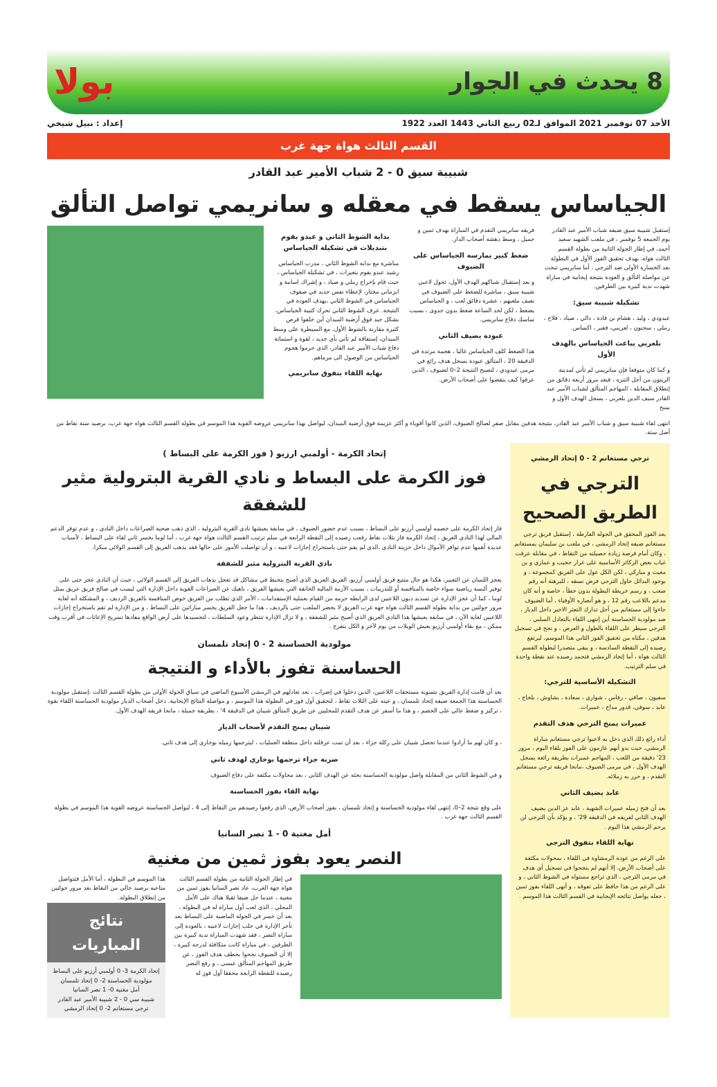8 يحدث في الجوار
بولا
الأحد 07 نوفمبر 2021 الموافق لـ02 ربيع الثاني 1443 العدد 1922 إعداد : نبيل شيخي
القسم الثالث هواة جهة غرب
شبيبة سيق 0 - 2 شباب الأمير عبد القادر
الجياساس يسقط في معقله و سانريمي تواصل التألق
إستقبل شبيبة سيق ضيفه شباب الأمير عبد القادر يوم الجمعة 5 نوفمبر ، في ملعب الشهيد سعيد أحمد، في إطار الجولة الثانية من بطولة القسم الثالث هواة، بهدف تحقيق الفوز الأول في البطولة بعد الخسارة الأولى ضد الترجي ، أما سانريمي تبحث عن مواصلة التألق و العودة بنتيجة إيجابية في مباراة شهدت ندية كبيرة بين الطرفين.
تشكيلة شبيبة سيق:
عيدودي ، وليد ، هشام بن قادة ، دالي ، صياد ، فلاح ، رملي ، سحنون ، لعريبي، فقير ، اكساس.
بلعربي يباغث الجياساس بالهدف الأول
و كما كان متوقعا فإن سانريمي لم تأتي لمدينة الزيتون من أجل التنزه ، فبعد مرور أربعة دقائق من إنطلاق المقابلة ، المهاجم المتألق لشباب الأمير عبد القادر سيف الدين بلعربي ، يسجل الهدف الأول و يمنح
فريقه سانريمي التقدم في المباراة بهدف ثمين و جميل ، وسط دهشة أصحاب الدار.
ضغط كبير يمارسه الجياساس على الضيوف
و بعد إستقبال شباكهم الهدف الأول، تحول لاعبي شبيبة سيق ، مباشرة للضغط على الضيوف في نصف ملعبهم ، عشرة دقائق لعب ، و الجياساس يضغط ، لكن لحد الساعة ضغط بدون جدوى ، بسبب تماسك دفاع سانريمي.
عبودة يضيف الثاني
هذا الضغط كلف الجياساس غاليا ، هجمة مرتدة في الدقيقة 20 ، المتألق عبودة يسجل هدف رائع في مرمى عيدودي ، لتصبح النتيجة 2–0 لضيوف ، الذين عرفوا كيف ينقضوا على أصحاب الأرض.
بداية الشوط الثاني و عبدو يقوم بتبديلات في تشكيلة الجياساس
مباشرة مع بداية الشوط الثاني ، مدرب الجياساس رشيد عبدو يقوم بتغيرات ، في تشكيلة الجياساس ، حيث قام بإخراج رملي و صياد ، و إشراك اسامة و ايزماني مختار، لإعطاء نفس جديد في صفوف الجياساس في الشوط الثاني ،بهدف العودة في النتيجة. عرف الشوط الثاني تحرك كتيبة الجياساس، بشكل جيد فوق أرضية الميدان أين خلقوا فرص كثيرة مقارنة بالشوط الأول، مع السيطرة على وسط الميدان، إستفاقة لم تأتي بأي جديد ، لقوة و استماتة دفاع شباب الأمير عبد القادر، الذي حرموا هجوم الجياساس من الوصول الى مرماهم.
نهاية اللقاء بتفوق سانريمي
انتهى لقاء شبيبة سيق و شباب الأمير عبد القادر، بنتيجة هدفين مقابل صفر لصالح الضيوف، الذين كانوا أقوياء و أكثر عزيمة فوق أرضية الميدان، ليواصل بهذا سانريمي عروضه القوية هذا الموسم في بطولة القسم الثالث هواة جهة غرب، برصيد ستة نقاط من أصل ستة.
ترجي مستغانم 2 - 0 إتحاد الرمشي
الترجي في الطريق الصحيح
بعد الفوز المحقق في الجولة الفارطة ، إستقبل فريق ترجي مستغانم ضيفه إتحاد الرمشي ، في ملعب بن سليمان بمستغانم ، وكان أمام فرصة زيادة حصيلته من النقاط ، في مقابلة عرفت غياب بعض الركائز الأساسية على غرار حجيب و عماري و بن مغيث و مباركي ، لكن الكل عول على الفريق كمجموعة ، و بوجود البدائل حاول الترجي فرض نسقه ، للبرهنة أنه رقم صعب ، و رسم خريطة البطولة بدون خطأ ، خاصة و أنه كان مدعم باللاعب رقم 12 ، و هو أنصاره الأوفياء ، أما الضيوف جاءوا إلى مستغانم من أجل تدارك التعثر الاخير داخل الديار ، ضد مولودية الحساسنة أين إنتهى اللقاء بالتعادل السلبي ، الترجي سيطر على اللقاء بالطول و العرض ، و نجح في تسجيل هدفين ، مكناه من تحقيق الفوز الثاني هذا الموسم، ليرتفع رصيده إلى النقطة السادسة ، و يبقى متصدرا لبطولة القسم الثالث هواة ، أما إتحاد الرمشي فتجمد رصيده عند نقطة واحدة في سلم الترتيب.
التشكيلة الأساسية للترجي:
سفيون ، صافي ، رفاس ، شواري ، سعادة ، بشاوش ، بلحاج ، عابد ، سوفي، قدور مداح ، عميرات.
عميرات يمنح الترجي هدف التقدم
أداء رائع ذلك الذي دخل به لاعبوا ترجي مستغانم مباراة الرمشي، حيث بدو أنهم عازمون على الفوز بلقاء اليوم ، مرور 23' دقيقة من اللعب ، المهاجم عميرات بطريقة رائعة يسجل الهدف الأول ، في مرمى الضيوف ،مانحا فريقه ترجي مستغانم التقدم ، و حرر به زملائه.
عابد يضيف الثاني
بعد أن فتح زميله عميرات الشهية ، عابد عز الدين يضيف الهدف الثاني لفريقه في الدقيقة 29' ، و يؤكد بأن الترجي لن يرحم الرمشي هذا اليوم .
نهاية اللقاء بتفوق الترجي
على الرغم من عودة الرمشاوة في اللقاء ، بمحولات مكثفة على أصحاب الأرض، إلا أنهم لم ينجحوا في تسجيل أي هدف في مرمى الترجي ، الذي تراجع مستواه في الشوط الثاني ، و على الرغم من هذا حافظ على تفوقه ، و أنهى اللقاء بفوز ثمين ، جعله يواصل نتائجه الإيجابية في القسم الثالث هذا الموسم .
إتحاد الكرمة - أولمبي ارزيو ( فوز الكرمة على البساط )
فوز الكرمة على البساط و نادي القرية البترولية مثير للشفقة
فاز إتحاد الكرمة على خصمه أولمبي أرزيو على البساط ، بسبب عدم حضور الضيوف ، في سابقة يعيشها نادي القرية البترولية ، الذي ذهب ضحية الصراعات داخل النادي ، و عدم توفر الدعم المالي لهذا النادي العريق ، إتحاد الكرمة فاز بثلاث نقاط رفعت رصيده إلى النقطة الرابعة في سلم ترتيب القسم الثالث هواة جهة غرب ، أما لوما يخسر ثاني لقاء على البساط ، لأسباب عديدة أهمها عدم توافر الأموال داخل خزينة النادي ،الذي لم يقم حتى باستخراج إجازات لاعبيه ، و أن تواصلت الأمور على حالها فقد يذهب الفريق إلى القسم الولائي مبكرا.
نادي القرية البترولية مثير للشفقة
يعجز اللسان عن التعبير، هكذا هو حال متتبع فريق أولمبي أرزيو، الفريق العريق الذي أصبح يتخبط في مشاكل قد تعجل بذهاب الفريق إلى القسم الولائي ، حيث أن النادي عجز حتى على توفير ألبسة رياضية سواء خاصة بالمنافسة أو للتدريبات ، بسبب الأزمة المالية الخانقة التي يعيشها الفريق ، ناهيك عن الصراعات القوية داخل الإدارة التي ليست في صالح فريق عريق بمثل لوما ، كما أن عجز الإدارة عن تسديد ديون اللاعبين لدى الرابطة حرمه من القيام بعملية الإستقدامات ، الأمر الذي تطلب من الفريق خوض المنافسة بالفريق الرديف ، و المشكلة أنه لغاية مرور جولتين من بداية بطولة القسم الثالث هواة جهة غرب الفريق لا يحضر الملعب حتى بالرديف ، هذا ما جعل الفريق يخسر مباراتين على البساط ، و من الإدارة لم تقم باستخراج إجازات اللاعبين لغاية الآن ، في سابقة يعيشها هذا النادي العريق الذي أصبح مثير للشفقة ، و لا تزال الإدارة تنتظر وعود السلطات ، لتجسيدها على أرض الواقع مفادها تسريح الإعانات في أقرب وقت ممكن ، مع بقاء أولمبي أرزيو يعيش الويلات من يوم لآخر و الكل يتفرج .
مولودية الحساسنة 2 - 0 إتحاد تلمسان
الحساسنة تفوز بالأداء و النتيجة
بعد أن قامت إدارة الفريق بتسوية مستحقات اللاعبين، الذين دخلوا في إضراب ، بعد تعادلهم في الرمشي الأسبوع الماضي في سياق الجولة الأولى من بطولة القسم الثالث ،إستقبل مولودية الحساسنة هذا الجمعة ضيفه إتحاد تلمسان ، و عينه على الثلاث نقاط ، لتحقيق أول فوز في البطولة هذا الموسم ، و مواصلة النتائج الإيجابية. دخل أصحاب الديار مولودية الحساسنة اللقاء بقوة ، تركيز و ضغط عالي على الخصم ، و هذا ما أسفر عن هدف التقدم للمحليين عن طريق المتألق شيبان في الدقيقة 4' ، بطريقة جميلة ، مانحا فريقه الهدف الأول.
شيبان يمنح التقدم لأصحاب الديار
، و كان لهم ما أرادوا عندما تحصل شيبان على ركلة جزاء ، بعد أن تمت عرقلته داخل منطقة العمليات ، ليترجمها زميله بوخاري إلى هدف ثاني.
ضربة جزاء ترجمها بوخاري لهدف ثاني
و في الشوط الثاني من المقابلة واصل مولودية الحساسنة بحثه عن الهدف الثاني ، بعد محاولات مكثفة على دفاع الضيوف
نهاية القاء بفوز الحساسنة
على وقع نتيجة 2–0، إنتهى لقاء مولودية الحساسنة و إتحاد تلمسان ، بفوز أصحاب الأرض، الذي رفعوا رصيدهم من النقاط إلى 4 ، ليواصل الحساسنة عروضه القوية هذا الموسم في بطولة القسم الثالث جهة غرب .
أمل مغنية 0 - 1 نصر السانيا
النصر يعود بفوز ثمين من مغنية
في إطار الجولة الثانية من بطولة القسم الثالث هواة جهة الغرب، عاد نصر السانيا بفوز ثمين من مغنية ، عندما حل ضيفا ثقيلا هناك على الأمل المحلي ، الذي لعب أول مباراة له في البطولة ، بعد أن خسر في الجولة الماضية على البساط بعد تأخر الإدارة في جلب إجازات لاعبيه ، بالعودة إلى مباراة النصر ، فقد شهدت المباراة ندية كبيرة بين الطرفين ، في مباراة كانت متكافئة لدرجة كبيرة ، إلا أن الضيوف نجحوا بخطف هدف الفوز ، عن طريق المهاجم المتألق عيسى ، و رفع النصر رصيده للنقطة الرابعة محققا أول فوز له
هذا الموسم في البطولة ، أما الأمل فتتواصل متاعبه برصيد خالي من النقاط بعد مرور جولتين من إنطلاق البطولة.
نتائج المباريات
إتحاد الكرمة 3- 0 أولمبي أرزيو على البساط
مولودية الحساسنة 2- 0 إتحاد تلمسان
أمل مغنية 0- 1 نصر السانيا
شبيبة سي 0 - 2 شبيبة الأمير عبد القادر
ترجي مستغانم 2- 0 إتحاد الرمشي